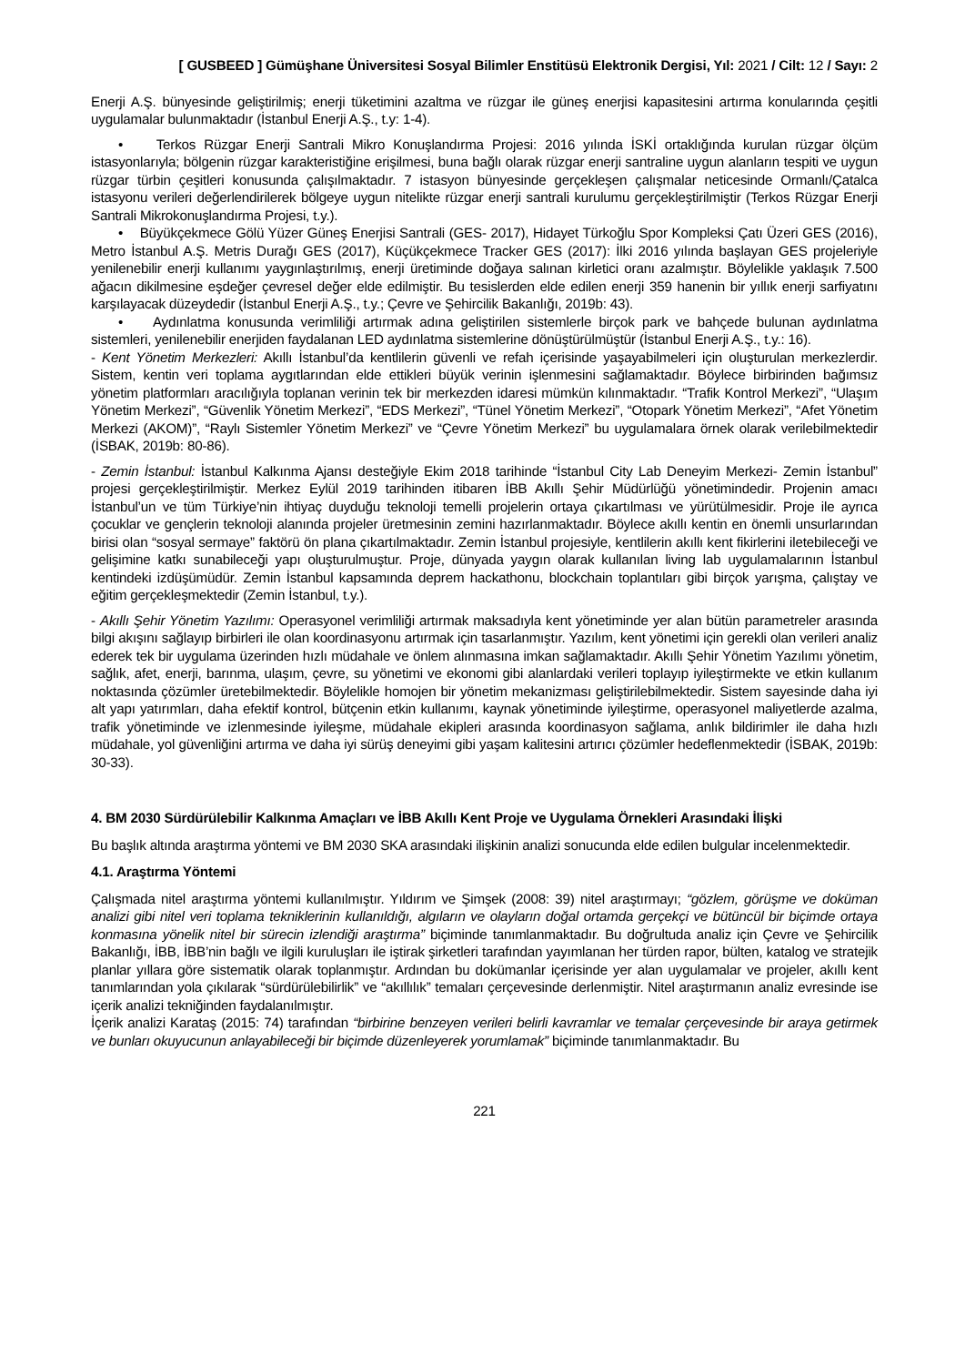[ GUSBEED ] Gümüşhane Üniversitesi Sosyal Bilimler Enstitüsü Elektronik Dergisi, Yıl: 2021 / Cilt: 12 / Sayı: 2
Enerji A.Ş. bünyesinde geliştirilmiş; enerji tüketimini azaltma ve rüzgar ile güneş enerjisi kapasitesini artırma konularında çeşitli uygulamalar bulunmaktadır (İstanbul Enerji A.Ş., t.y: 1-4).
• Terkos Rüzgar Enerji Santrali Mikro Konuşlandırma Projesi: 2016 yılında İSKİ ortaklığında kurulan rüzgar ölçüm istasyonlarıyla; bölgenin rüzgar karakteristiğine erişilmesi, buna bağlı olarak rüzgar enerji santraline uygun alanların tespiti ve uygun rüzgar türbin çeşitleri konusunda çalışılmaktadır. 7 istasyon bünyesinde gerçekleşen çalışmalar neticesinde Ormanlı/Çatalca istasyonu verileri değerlendirilerek bölgeye uygun nitelikte rüzgar enerji santrali kurulumu gerçekleştirilmiştir (Terkos Rüzgar Enerji Santrali Mikrokonuşlandırma Projesi, t.y.).
• Büyükçekmece Gölü Yüzer Güneş Enerjisi Santrali (GES- 2017), Hidayet Türkoğlu Spor Kompleksi Çatı Üzeri GES (2016), Metro İstanbul A.Ş. Metris Durağı GES (2017), Küçükçekmece Tracker GES (2017): İlki 2016 yılında başlayan GES projeleriyle yenilenebilir enerji kullanımı yaygınlaştırılmış, enerji üretiminde doğaya salınan kirletici oranı azalmıştır. Böylelikle yaklaşık 7.500 ağacın dikilmesine eşdeğer çevresel değer elde edilmiştir. Bu tesislerden elde edilen enerji 359 hanenin bir yıllık enerji sarfiyatını karşılayacak düzeydedir (İstanbul Enerji A.Ş., t.y.; Çevre ve Şehircilik Bakanlığı, 2019b: 43).
• Aydınlatma konusunda verimliliği artırmak adına geliştirilen sistemlerle birçok park ve bahçede bulunan aydınlatma sistemleri, yenilenebilir enerjiden faydalanan LED aydınlatma sistemlerine dönüştürülmüştür (İstanbul Enerji A.Ş., t.y.: 16).
- Kent Yönetim Merkezleri: Akıllı İstanbul’da kentlilerin güvenli ve refah içerisinde yaşayabilmeleri için oluşturulan merkezlerdir. Sistem, kentin veri toplama aygıtlarından elde ettikleri büyük verinin işlenmesini sağlamaktadır. Böylece birbirinden bağımsız yönetim platformları aracılığıyla toplanan verinin tek bir merkezden idaresi mümkün kılınmaktadır. “Trafik Kontrol Merkezi”, “Ulaşım Yönetim Merkezi”, “Güvenlik Yönetim Merkezi”, “EDS Merkezi”, “Tünel Yönetim Merkezi”, “Otopark Yönetim Merkezi”, “Afet Yönetim Merkezi (AKOM)”, “Raylı Sistemler Yönetim Merkezi” ve “Çevre Yönetim Merkezi” bu uygulamalara örnek olarak verilebilmektedir (İSBAK, 2019b: 80-86).
- Zemin İstanbul: İstanbul Kalkınma Ajansı desteğiyle Ekim 2018 tarihinde “İstanbul City Lab Deneyim Merkezi- Zemin İstanbul” projesi gerçekleştirilmiştir. Merkez Eylül 2019 tarihinden itibaren İBB Akıllı Şehir Müdürlüğü yönetimindedir. Projenin amacı İstanbul’un ve tüm Türkiye’nin ihtiyaç duyduğu teknoloji temelli projelerin ortaya çıkartılması ve yürütülmesidir. Proje ile ayrıca çocuklar ve gençlerin teknoloji alanında projeler üretmesinin zemini hazırlanmaktadır. Böylece akıllı kentin en önemli unsurlarından birisi olan “sosyal sermaye” faktörü ön plana çıkartılmaktadır. Zemin İstanbul projesiyle, kentlilerin akıllı kent fikirlerini iletebileceği ve gelişimine katkı sunabileceği yapı oluşturulmuştur. Proje, dünyada yaygın olarak kullanılan living lab uygulamalarının İstanbul kentindeki izdüşümüdür. Zemin İstanbul kapsamında deprem hackathonu, blockchain toplantıları gibi birçok yarışma, çalıştay ve eğitim gerçekleşmektedir (Zemin İstanbul, t.y.).
- Akıllı Şehir Yönetim Yazılımı: Operasyonel verimliliği artırmak maksadıyla kent yönetiminde yer alan bütün parametreler arasında bilgi akışını sağlayıp birbirleri ile olan koordinasyonu artırmak için tasarlanmıştır. Yazılım, kent yönetimi için gerekli olan verileri analiz ederek tek bir uygulama üzerinden hızlı müdahale ve önlem alınmasına imkan sağlamaktadır. Akıllı Şehir Yönetim Yazılımı yönetim, sağlık, afet, enerji, barınma, ulaşım, çevre, su yönetimi ve ekonomi gibi alanlardaki verileri toplayıp iyileştirmekte ve etkin kullanım noktasında çözümler üretebilmektedir. Böylelikle homojen bir yönetim mekanizması geliştirilebilmektedir. Sistem sayesinde daha iyi alt yapı yatırımları, daha efektif kontrol, bütçenin etkin kullanımı, kaynak yönetiminde iyileştirme, operasyonel maliyetlerde azalma, trafik yönetiminde ve izlenmesinde iyileşme, müdahale ekipleri arasında koordinasyon sağlama, anlık bildirimler ile daha hızlı müdahale, yol güvenliğini artırma ve daha iyi sürüş deneyimi gibi yaşam kalitesini artırıcı çözümler hedeflenmektedir (İSBAK, 2019b: 30-33).
4. BM 2030 Sürdürülebilir Kalkınma Amaçları ve İBB Akıllı Kent Proje ve Uygulama Örnekleri Arasındaki İlişki
Bu başlık altında araştırma yöntemi ve BM 2030 SKA arasındaki ilişkinin analizi sonucunda elde edilen bulgular incelenmektedir.
4.1. Araştırma Yöntemi
Çalışmada nitel araştırma yöntemi kullanılmıştır. Yıldırım ve Şimşek (2008: 39) nitel araştırmayı; “gözlem, görüşme ve doküman analizi gibi nitel veri toplama tekniklerinin kullanıldığı, algıların ve olayların doğal ortamda gerçekçi ve bütüncül bir biçimde ortaya konmasına yönelik nitel bir sürecin izlendiği araştırma” biçiminde tanımlanmaktadır. Bu doğrultuda analiz için Çevre ve Şehircilik Bakanlığı, İBB, İBB’nin bağlı ve ilgili kuruluşları ile iştirak şirketleri tarafından yayımlanan her türden rapor, bülten, katalog ve stratejik planlar yıllara göre sistematik olarak toplanmıştır. Ardından bu dokümanlar içerisinde yer alan uygulamalar ve projeler, akıllı kent tanımlarından yola çıkılarak “sürdürülebilirlik” ve “akıllılık” temaları çerçevesinde derlenmiştir. Nitel araştırmanın analiz evresinde ise içerik analizi tekniğinden faydalanılmıştır.
İçerik analizi Karataş (2015: 74) tarafından “birbirine benzeyen verileri belirli kavramlar ve temalar çerçevesinde bir araya getirmek ve bunları okuyucunun anlayabileceği bir biçimde düzenleyerek yorumlamak” biçiminde tanımlanmaktadır. Bu
221